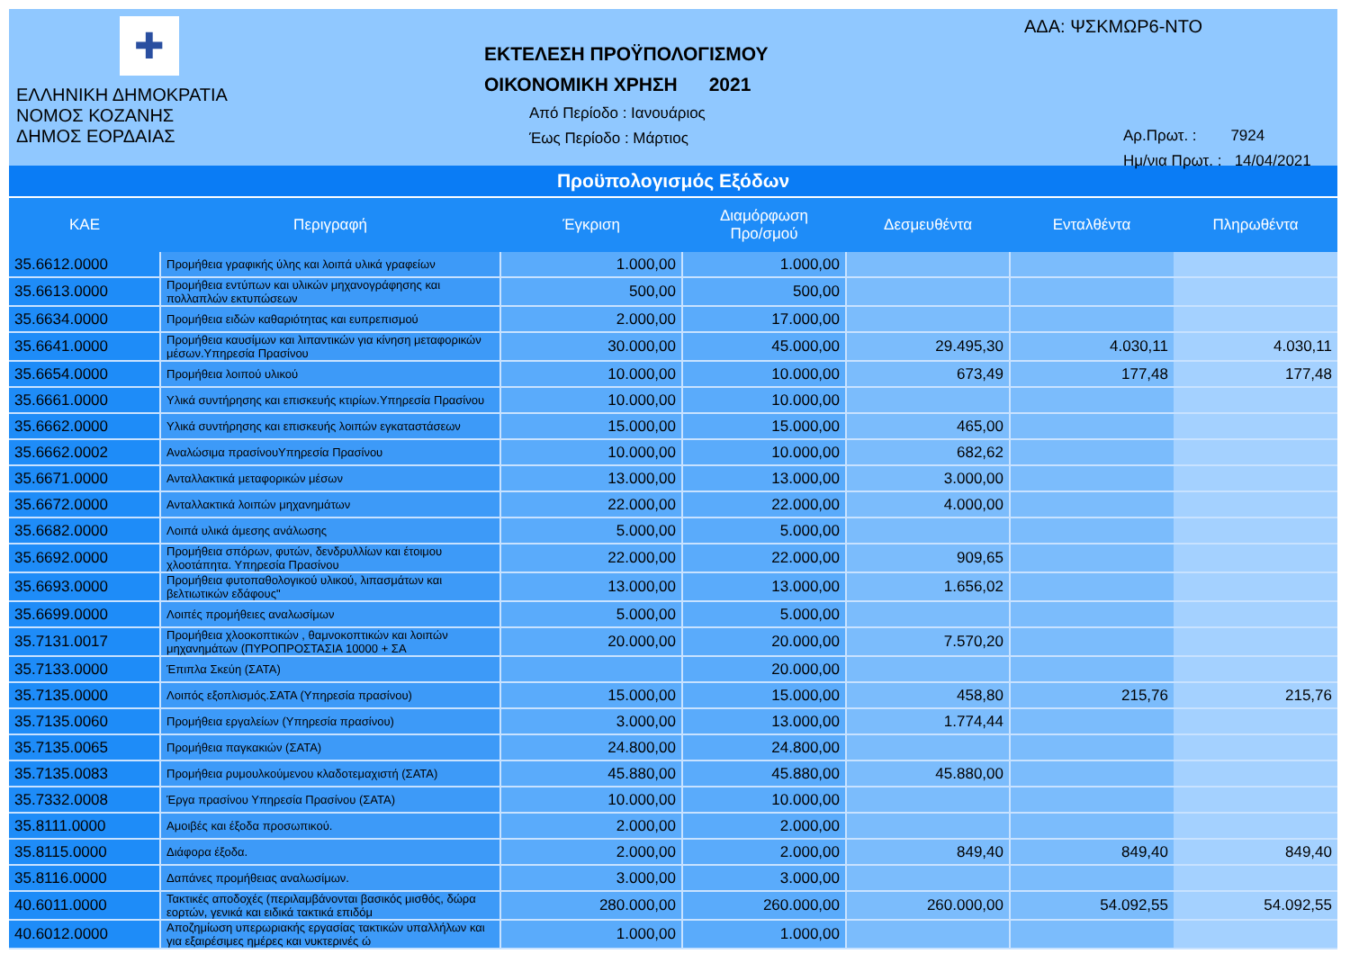✚
ΕΛΛΗΝΙΚΗ ΔΗΜΟΚΡΑΤΙΑ
ΝΟΜΟΣ ΚΟΖΑΝΗΣ
ΔΗΜΟΣ ΕΟΡΔΑΙΑΣ
ΕΚΤΕΛΕΣΗ ΠΡΟΫΠΟΛΟΓΙΣΜΟΥ
ΟΙΚΟΝΟΜΙΚΗ ΧΡΗΣΗ 2021
Από Περίοδο : Ιανουάριος
Έως Περίοδο : Μάρτιος
ΑΔΑ: ΨΣΚΜΩΡ6-ΝΤΟ
Αρ.Πρωτ. : 7924
Ημ/νια Πρωτ. : 14/04/2021
Προϋπολογισμός Εξόδων
| ΚΑΕ | Περιγραφή | Έγκριση | Διαμόρφωση Προ/σμού | Δεσμευθέντα | Ενταλθέντα | Πληρωθέντα |
| --- | --- | --- | --- | --- | --- | --- |
| 35.6612.0000 | Προμήθεια γραφικής ύλης και λοιπά υλικά γραφείων | 1.000,00 | 1.000,00 | | | |
| 35.6613.0000 | Προμήθεια εντύπων και υλικών μηχανογράφησης και πολλαπλών εκτυπώσεων | 500,00 | 500,00 | | | |
| 35.6634.0000 | Προμήθεια ειδών καθαριότητας και ευπρεπισμού | 2.000,00 | 17.000,00 | | | |
| 35.6641.0000 | Προμήθεια καυσίμων και λιπαντικών για κίνηση μεταφορικών μέσων.Υπηρεσία Πρασίνου | 30.000,00 | 45.000,00 | 29.495,30 | 4.030,11 | 4.030,11 |
| 35.6654.0000 | Προμήθεια λοιπού υλικού | 10.000,00 | 10.000,00 | 673,49 | 177,48 | 177,48 |
| 35.6661.0000 | Υλικά συντήρησης και επισκευής κτιρίων.Υπηρεσία Πρασίνου | 10.000,00 | 10.000,00 | | | |
| 35.6662.0000 | Υλικά συντήρησης και επισκευής λοιπών εγκαταστάσεων | 15.000,00 | 15.000,00 | 465,00 | | |
| 35.6662.0002 | Αναλώσιμα πρασίνουΥπηρεσία Πρασίνου | 10.000,00 | 10.000,00 | 682,62 | | |
| 35.6671.0000 | Ανταλλακτικά μεταφορικών μέσων | 13.000,00 | 13.000,00 | 3.000,00 | | |
| 35.6672.0000 | Ανταλλακτικά λοιπών μηχανημάτων | 22.000,00 | 22.000,00 | 4.000,00 | | |
| 35.6682.0000 | Λοιπά υλικά άμεσης ανάλωσης | 5.000,00 | 5.000,00 | | | |
| 35.6692.0000 | Προμήθεια σπόρων, φυτών, δενδρυλλίων και έτοιμου χλοοτάπητα. Υπηρεσία Πρασίνου | 22.000,00 | 22.000,00 | 909,65 | | |
| 35.6693.0000 | Προμήθεια φυτοπαθολογικού υλικού, λιπασμάτων και βελτιωτικών εδάφους" | 13.000,00 | 13.000,00 | 1.656,02 | | |
| 35.6699.0000 | Λοιπές προμήθειες αναλωσίμων | 5.000,00 | 5.000,00 | | | |
| 35.7131.0017 | Προμήθεια χλοοκοπτικών , θαμνοκοπτικών και λοιπών μηχανημάτων (ΠΥΡΟΠΡΟΣΤΑΣΙΑ 10000 + ΣΑ | 20.000,00 | 20.000,00 | 7.570,20 | | |
| 35.7133.0000 | Έπιπλα Σκεύη (ΣΑΤΑ) | | 20.000,00 | | | |
| 35.7135.0000 | Λοιπός εξοπλισμός.ΣΑΤΑ (Υπηρεσία πρασίνου) | 15.000,00 | 15.000,00 | 458,80 | 215,76 | 215,76 |
| 35.7135.0060 | Προμήθεια εργαλείων (Υπηρεσία πρασίνου) | 3.000,00 | 13.000,00 | 1.774,44 | | |
| 35.7135.0065 | Προμήθεια παγκακιών (ΣΑΤΑ) | 24.800,00 | 24.800,00 | | | |
| 35.7135.0083 | Προμήθεια ρυμουλκούμενου κλαδοτεμαχιστή (ΣΑΤΑ) | 45.880,00 | 45.880,00 | 45.880,00 | | |
| 35.7332.0008 | Έργα πρασίνου Υπηρεσία Πρασίνου (ΣΑΤΑ) | 10.000,00 | 10.000,00 | | | |
| 35.8111.0000 | Αμοιβές και έξοδα προσωπικού. | 2.000,00 | 2.000,00 | | | |
| 35.8115.0000 | Διάφορα έξοδα. | 2.000,00 | 2.000,00 | 849,40 | 849,40 | 849,40 |
| 35.8116.0000 | Δαπάνες προμήθειας αναλωσίμων. | 3.000,00 | 3.000,00 | | | |
| 40.6011.0000 | Τακτικές αποδοχές (περιλαμβάνονται βασικός μισθός, δώρα εορτών, γενικά και ειδικά τακτικά επιδόμ | 280.000,00 | 260.000,00 | 260.000,00 | 54.092,55 | 54.092,55 |
| 40.6012.0000 | Αποζημίωση υπερωριακής εργασίας τακτικών υπαλλήλων και για εξαιρέσιμες ημέρες και νυκτερινές ώ | 1.000,00 | 1.000,00 | | | |